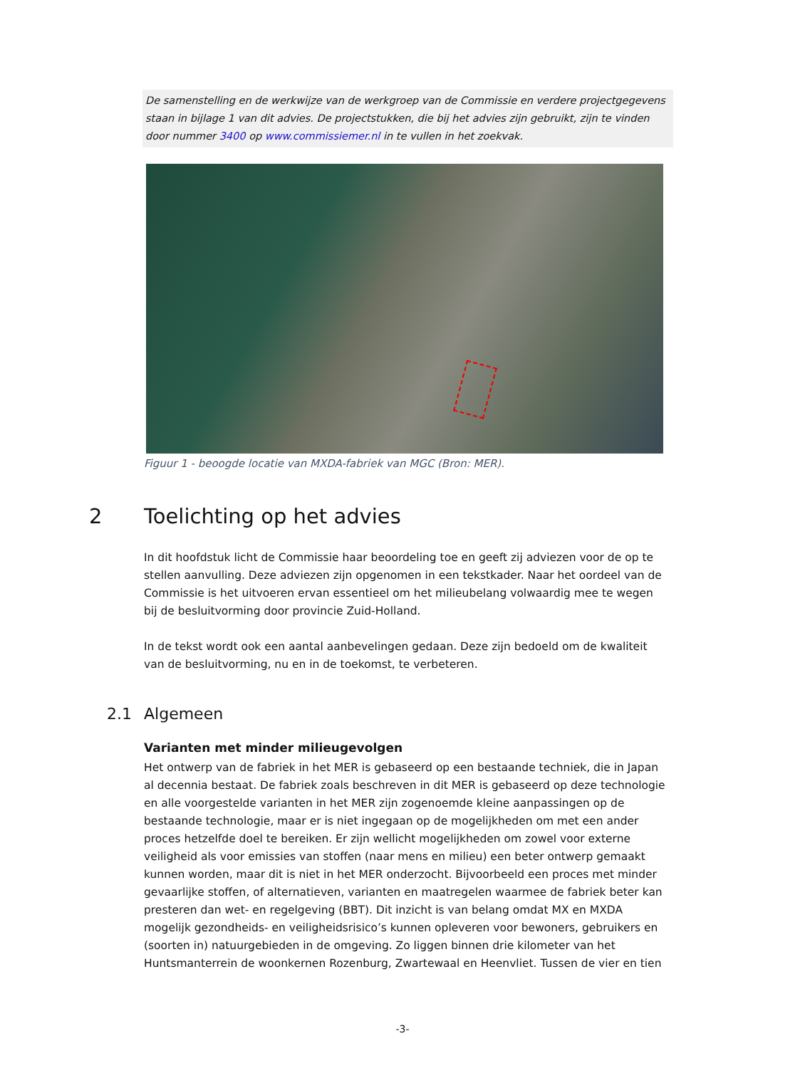De samenstelling en de werkwijze van de werkgroep van de Commissie en verdere projectgegevens staan in bijlage 1 van dit advies. De projectstukken, die bij het advies zijn gebruikt, zijn te vinden door nummer 3400 op www.commissiemer.nl in te vullen in het zoekvak.
Figuur 1 - beoogde locatie van MXDA-fabriek van MGC (Bron: MER).
2 Toelichting op het advies
In dit hoofdstuk licht de Commissie haar beoordeling toe en geeft zij adviezen voor de op te stellen aanvulling. Deze adviezen zijn opgenomen in een tekstkader. Naar het oordeel van de Commissie is het uitvoeren ervan essentieel om het milieubelang volwaardig mee te wegen bij de besluitvorming door provincie Zuid-Holland.
In de tekst wordt ook een aantal aanbevelingen gedaan. Deze zijn bedoeld om de kwaliteit van de besluitvorming, nu en in de toekomst, te verbeteren.
2.1 Algemeen
Varianten met minder milieugevolgen
Het ontwerp van de fabriek in het MER is gebaseerd op een bestaande techniek, die in Japan al decennia bestaat. De fabriek zoals beschreven in dit MER is gebaseerd op deze technologie en alle voorgestelde varianten in het MER zijn zogenoemde kleine aanpassingen op de bestaande technologie, maar er is niet ingegaan op de mogelijkheden om met een ander proces hetzelfde doel te bereiken. Er zijn wellicht mogelijkheden om zowel voor externe veiligheid als voor emissies van stoffen (naar mens en milieu) een beter ontwerp gemaakt kunnen worden, maar dit is niet in het MER onderzocht. Bijvoorbeeld een proces met minder gevaarlijke stoffen, of alternatieven, varianten en maatregelen waarmee de fabriek beter kan presteren dan wet- en regelgeving (BBT). Dit inzicht is van belang omdat MX en MXDA mogelijk gezondheids- en veiligheidsrisico’s kunnen opleveren voor bewoners, gebruikers en (soorten in) natuurgebieden in de omgeving. Zo liggen binnen drie kilometer van het Huntsmanterrein de woonkernen Rozenburg, Zwartewaal en Heenvliet. Tussen de vier en tien
-3-